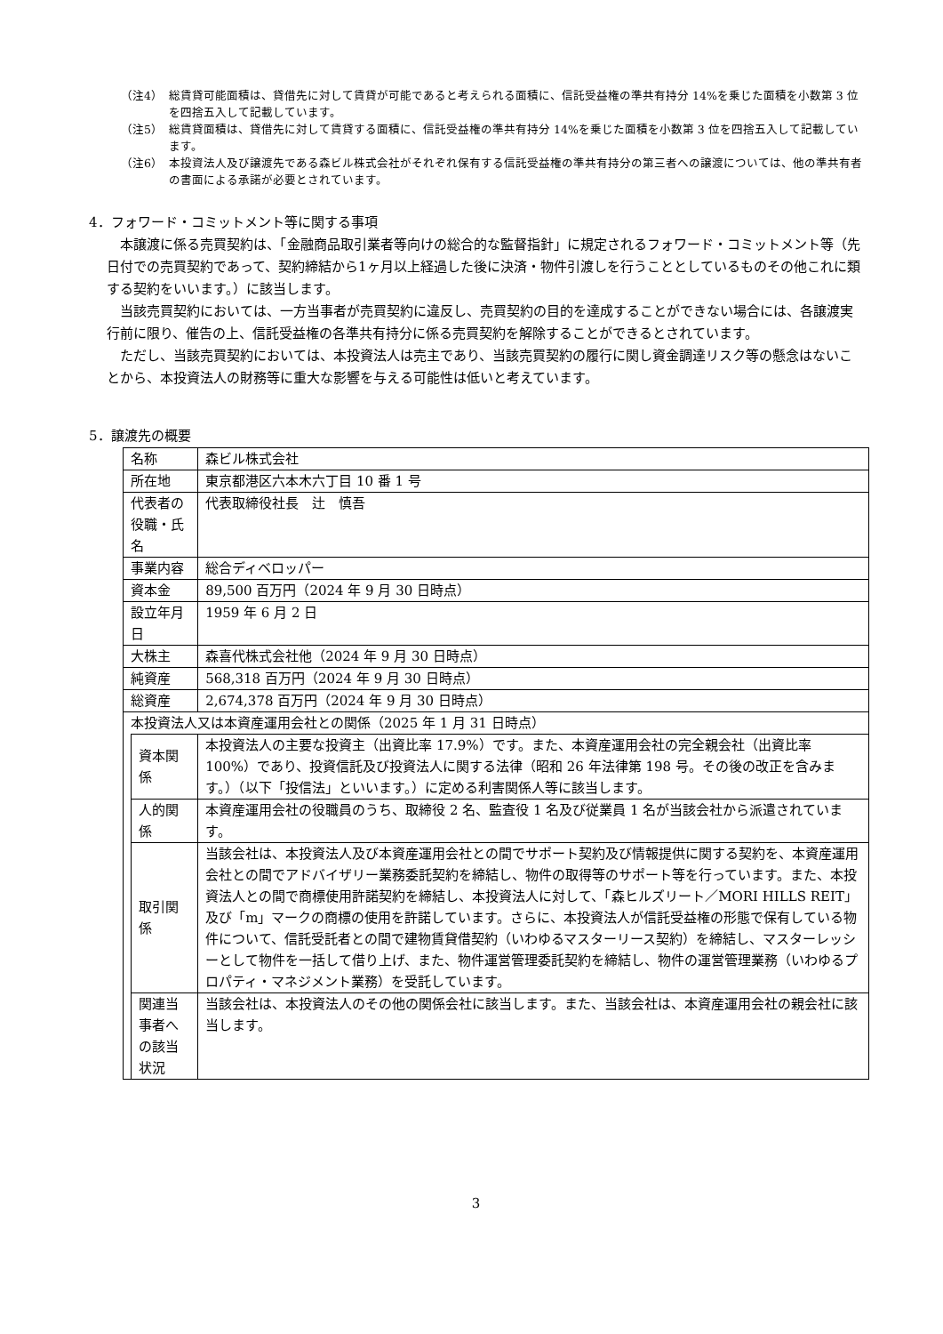（注4） 総賃貸可能面積は、貸借先に対して賃貸が可能であると考えられる面積に、信託受益権の準共有持分 14%を乗じた面積を小数第 3 位を四捨五入して記載しています。
（注5） 総賃貸面積は、貸借先に対して賃貸する面積に、信託受益権の準共有持分 14%を乗じた面積を小数第 3 位を四捨五入して記載しています。
（注6） 本投資法人及び譲渡先である森ビル株式会社がそれぞれ保有する信託受益権の準共有持分の第三者への譲渡については、他の準共有者の書面による承諾が必要とされています。
4．フォワード・コミットメント等に関する事項
本譲渡に係る売買契約は、「金融商品取引業者等向けの総合的な監督指針」に規定されるフォワード・コミットメント等（先日付での売買契約であって、契約締結から1ヶ月以上経過した後に決済・物件引渡しを行うこととしているものその他これに類する契約をいいます。）に該当します。
当該売買契約においては、一方当事者が売買契約に違反し、売買契約の目的を達成することができない場合には、各譲渡実行前に限り、催告の上、信託受益権の各準共有持分に係る売買契約を解除することができるとされています。
ただし、当該売買契約においては、本投資法人は売主であり、当該売買契約の履行に関し資金調達リスク等の懸念はないことから、本投資法人の財務等に重大な影響を与える可能性は低いと考えています。
5．譲渡先の概要
| 名称 | | 森ビル株式会社 |
| 所在地 | | 東京都港区六本木六丁目 10 番 1 号 |
| 代表者の役職・氏名 | | 代表取締役社長 辻 慎吾 |
| 事業内容 | | 総合ディベロッパー |
| 資本金 | | 89,500 百万円（2024 年 9 月 30 日時点） |
| 設立年月日 | | 1959 年 6 月 2 日 |
| 大株主 | | 森喜代株式会社他（2024 年 9 月 30 日時点） |
| 純資産 | | 568,318 百万円（2024 年 9 月 30 日時点） |
| 総資産 | | 2,674,378 百万円（2024 年 9 月 30 日時点） |
| 本投資法人又は本資産運用会社との関係（2025 年 1 月 31 日時点） | | |
| | 資本関係 | 本投資法人の主要な投資主（出資比率 17.9%）です。また、本資産運用会社の完全親会社（出資比率 100%）であり、投資信託及び投資法人に関する法律（昭和 26 年法律第 198 号。その後の改正を含みます。）（以下「投信法」といいます。）に定める利害関係人等に該当します。 |
| | 人的関係 | 本資産運用会社の役職員のうち、取締役 2 名、監査役 1 名及び従業員 1 名が当該会社から派遣されています。 |
| | 取引関係 | 当該会社は、本投資法人及び本資産運用会社との間でサポート契約及び情報提供に関する契約を、本資産運用会社との間でアドバイザリー業務委託契約を締結し、物件の取得等のサポート等を行っています。また、本投資法人との間で商標使用許諾契約を締結し、本投資法人に対して、「森ヒルズリート／MORI HILLS REIT」及び「m」マークの商標の使用を許諾しています。さらに、本投資法人が信託受益権の形態で保有している物件について、信託受託者との間で建物賃貸借契約（いわゆるマスターリース契約）を締結し、マスターレッシーとして物件を一括して借り上げ、また、物件運営管理委託契約を締結し、物件の運営管理業務（いわゆるプロパティ・マネジメント業務）を受託しています。 |
| | 関連当事者への該当状況 | 当該会社は、本投資法人のその他の関係会社に該当します。また、当該会社は、本資産運用会社の親会社に該当します。 |
3